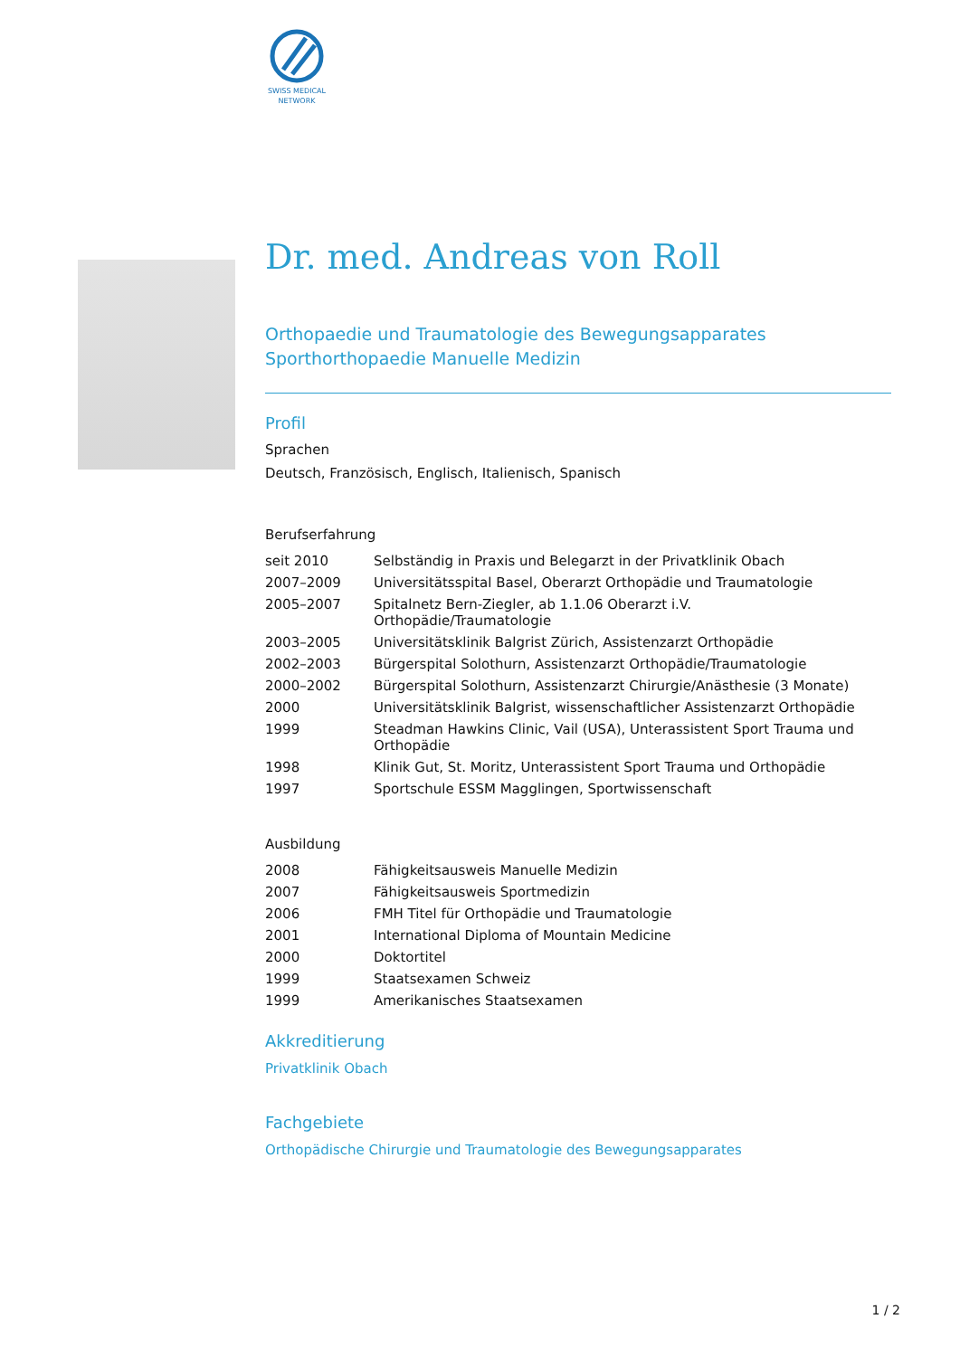SWISS MEDICAL
NETWORK
Dr. med. Andreas von Roll
Orthopaedie und Traumatologie des Bewegungsapparates
Sporthorthopaedie Manuelle Medizin
Profil
Sprachen
Deutsch, Französisch, Englisch, Italienisch, Spanisch
Berufserfahrung
| seit 2010 | Selbständig in Praxis und Belegarzt in der Privatklinik Obach |
| 2007–2009 | Universitätsspital Basel, Oberarzt Orthopädie und Traumatologie |
| 2005–2007 | Spitalnetz Bern-Ziegler, ab 1.1.06 Oberarzt i.V. Orthopädie/Traumatologie |
| 2003–2005 | Universitätsklinik Balgrist Zürich, Assistenzarzt Orthopädie |
| 2002–2003 | Bürgerspital Solothurn, Assistenzarzt Orthopädie/Traumatologie |
| 2000–2002 | Bürgerspital Solothurn, Assistenzarzt Chirurgie/Anästhesie (3 Monate) |
| 2000 | Universitätsklinik Balgrist, wissenschaftlicher Assistenzarzt Orthopädie |
| 1999 | Steadman Hawkins Clinic, Vail (USA), Unterassistent Sport Trauma und Orthopädie |
| 1998 | Klinik Gut, St. Moritz, Unterassistent Sport Trauma und Orthopädie |
| 1997 | Sportschule ESSM Magglingen, Sportwissenschaft |
Ausbildung
| 2008 | Fähigkeitsausweis Manuelle Medizin |
| 2007 | Fähigkeitsausweis Sportmedizin |
| 2006 | FMH Titel für Orthopädie und Traumatologie |
| 2001 | International Diploma of Mountain Medicine |
| 2000 | Doktortitel |
| 1999 | Staatsexamen Schweiz |
| 1999 | Amerikanisches Staatsexamen |
Akkreditierung
Privatklinik Obach
Fachgebiete
Orthopädische Chirurgie und Traumatologie des Bewegungsapparates
1 / 2